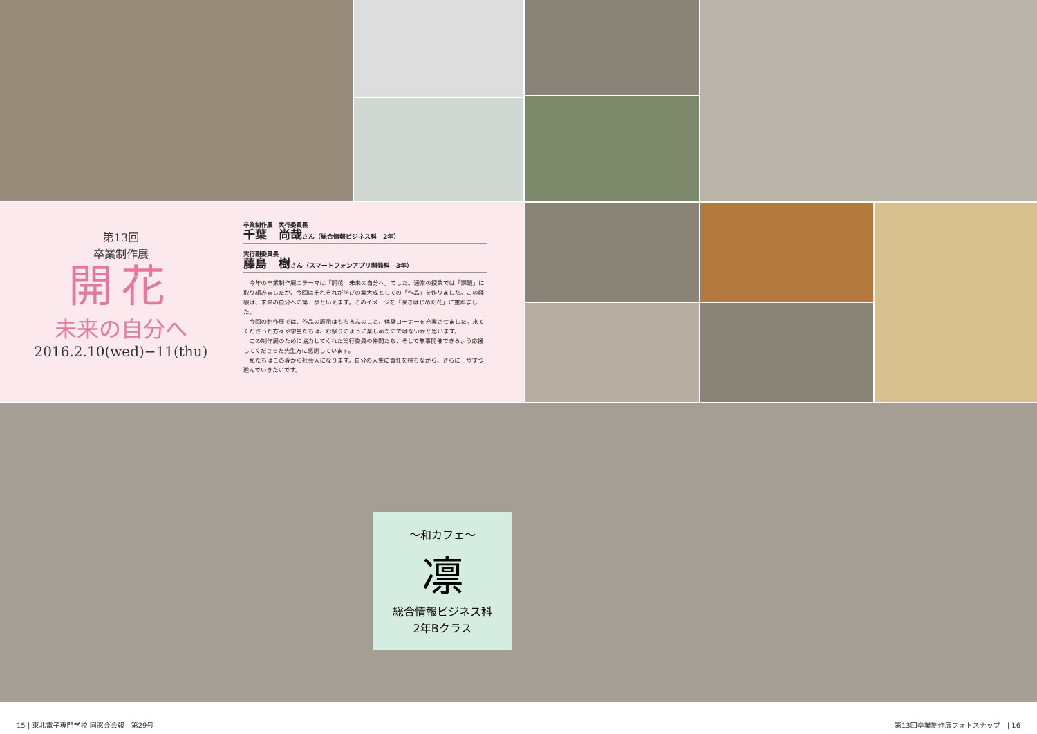第13回
卒業制作展
開花
未来の自分へ
2016.2.10(wed)−11(thu)
卒業制作展　実行委員長
千葉　尚哉さん（総合情報ビジネス科　2年）
実行副委員長
藤島　樹さん（スマートフォンアプリ開発科　3年）
　今年の卒業制作展のテーマは「開花　未来の自分へ」でした。通常の授業では「課題」に取り組みましたが、今回はそれぞれが学びの集大成としての「作品」を作りました。この経験は、未来の自分への第一歩といえます。そのイメージを「咲きはじめた花」に重ねました。
　今回の制作展では、作品の展示はもちろんのこと、体験コーナーを充実させました。来てくださった方々や学生たちは、お祭りのように楽しめたのではないかと思います。
　この制作展のために協力してくれた実行委員の仲間たち、そして無事開催できるよう応援してくださった先生方に感謝しています。
　私たちはこの春から社会人になります。自分の人生に責任を持ちながら、さらに一歩ずつ進んでいきたいです。
〜和カフェ〜
凛
総合情報ビジネス科
2年Bクラス
15 | 東北電子専門学校 同窓会会報　第29号
第13回卒業制作展フォトスナップ　| 16